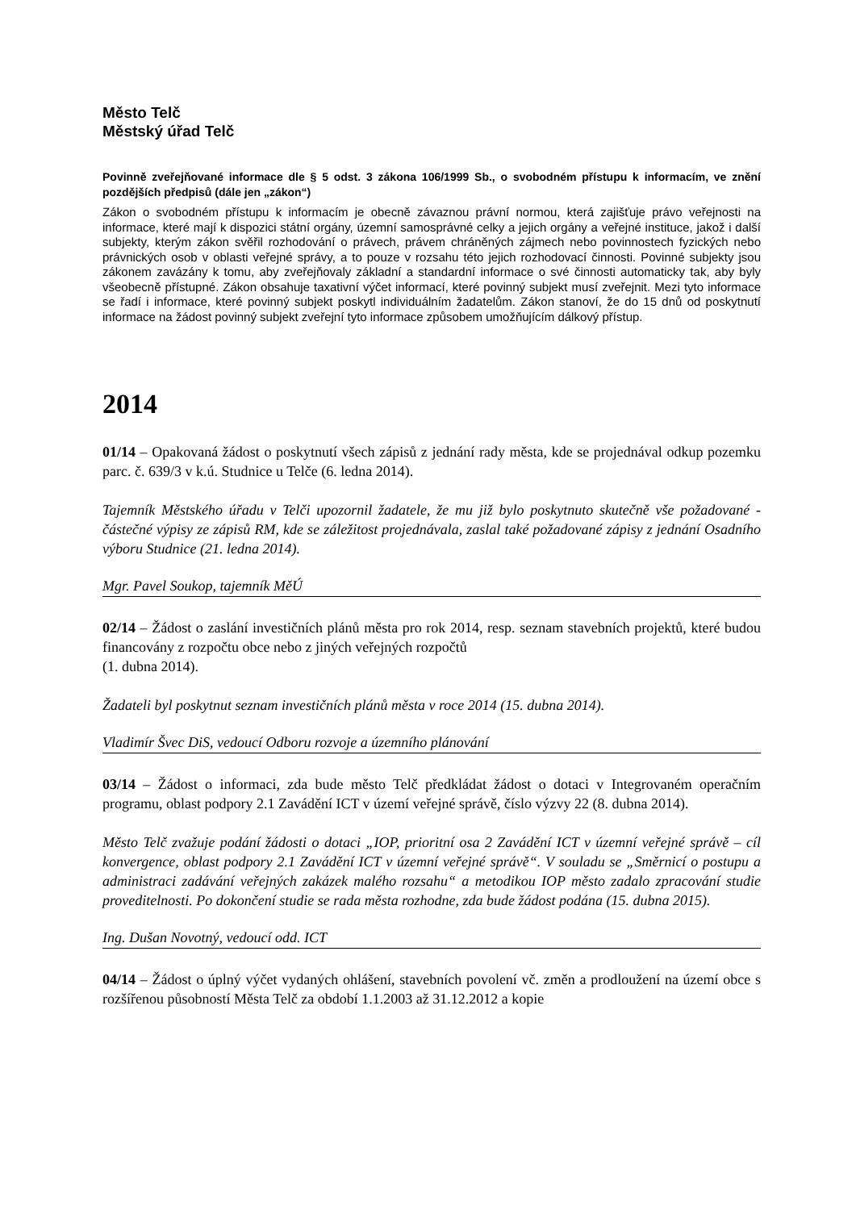Město Telč
Městský úřad Telč
Povinně zveřejňované informace dle § 5 odst. 3 zákona 106/1999 Sb., o svobodném přístupu k informacím, ve znění pozdějších předpisů (dále jen „zákon“)
Zákon o svobodném přístupu k informacím je obecně závaznou právní normou, která zajišťuje právo veřejnosti na informace, které mají k dispozici státní orgány, územní samosprávné celky a jejich orgány a veřejné instituce, jakož i další subjekty, kterým zákon svěřil rozhodování o právech, právem chráněných zájmech nebo povinnostech fyzických nebo právnických osob v oblasti veřejné správy, a to pouze v rozsahu této jejich rozhodovací činnosti. Povinné subjekty jsou zákonem zavázány k tomu, aby zveřejňovaly základní a standardní informace o své činnosti automaticky tak, aby byly všeobecně přístupné. Zákon obsahuje taxativní výčet informací, které povinný subjekt musí zveřejnit. Mezi tyto informace se řadí i informace, které povinný subjekt poskytl individuálním žadatelům. Zákon stanoví, že do 15 dnů od poskytnutí informace na žádost povinný subjekt zveřejní tyto informace způsobem umožňujícím dálkový přístup.
2014
01/14 – Opakovaná žádost o poskytnutí všech zápisů z jednání rady města, kde se projednával odkup pozemku parc. č. 639/3 v k.ú. Studnice u Telče (6. ledna 2014).
Tajemník Městského úřadu v Telči upozornil žadatele, že mu již bylo poskytnuto skutečně vše požadované - částečné výpisy ze zápisů RM, kde se záležitost projednávala, zaslal také požadované zápisy z jednání Osadního výboru Studnice (21. ledna 2014).
Mgr. Pavel Soukop, tajemník MěÚ
02/14 – Žádost o zaslání investičních plánů města pro rok 2014, resp. seznam stavebních projektů, které budou financovány z rozpočtu obce nebo z jiných veřejných rozpočtů
(1. dubna 2014).
Žadateli byl poskytnut seznam investičních plánů města v roce 2014 (15. dubna 2014).
Vladimír Švec DiS, vedoucí Odboru rozvoje a územního plánování
03/14 – Žádost o informaci, zda bude město Telč předkládat žádost o dotaci v Integrovaném operačním programu, oblast podpory 2.1 Zavádění ICT v území veřejné správě, číslo výzvy 22 (8. dubna 2014).
Město Telč zvažuje podání žádosti o dotaci „IOP, prioritní osa 2 Zavádění ICT v územní veřejné správě – cíl konvergence, oblast podpory 2.1 Zavádění ICT v územní veřejné správě“. V souladu se „Směrnicí o postupu a administraci zadávání veřejných zakázek malého rozsahu“ a metodikou IOP město zadalo zpracování studie proveditelnosti. Po dokončení studie se rada města rozhodne, zda bude žádost podána (15. dubna 2015).
Ing. Dušan Novotný, vedoucí odd. ICT
04/14 – Žádost o úplný výčet vydaných ohlášení, stavebních povolení vč. změn a prodloužení na území obce s rozšířenou působností Města Telč za období 1.1.2003 až 31.12.2012 a kopie